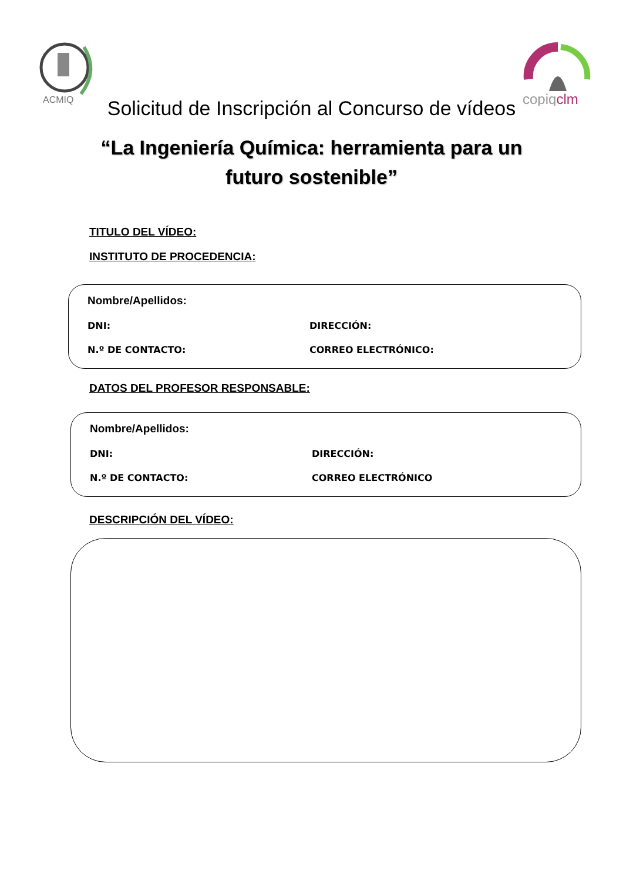ACMIQ
copiqclm
Solicitud de Inscripción al Concurso de vídeos
“La Ingeniería Química: herramienta para un
futuro sostenible”
TITULO DEL VÍDEO:
INSTITUTO DE PROCEDENCIA:
Nombre/Apellidos:
DNI: DIRECCIÓN:
N.º DE CONTACTO: CORREO ELECTRÓNICO:
DATOS DEL PROFESOR RESPONSABLE:
Nombre/Apellidos:
DNI: DIRECCIÓN:
N.º DE CONTACTO: CORREO ELECTRÓNICO
DESCRIPCIÓN DEL VÍDEO: